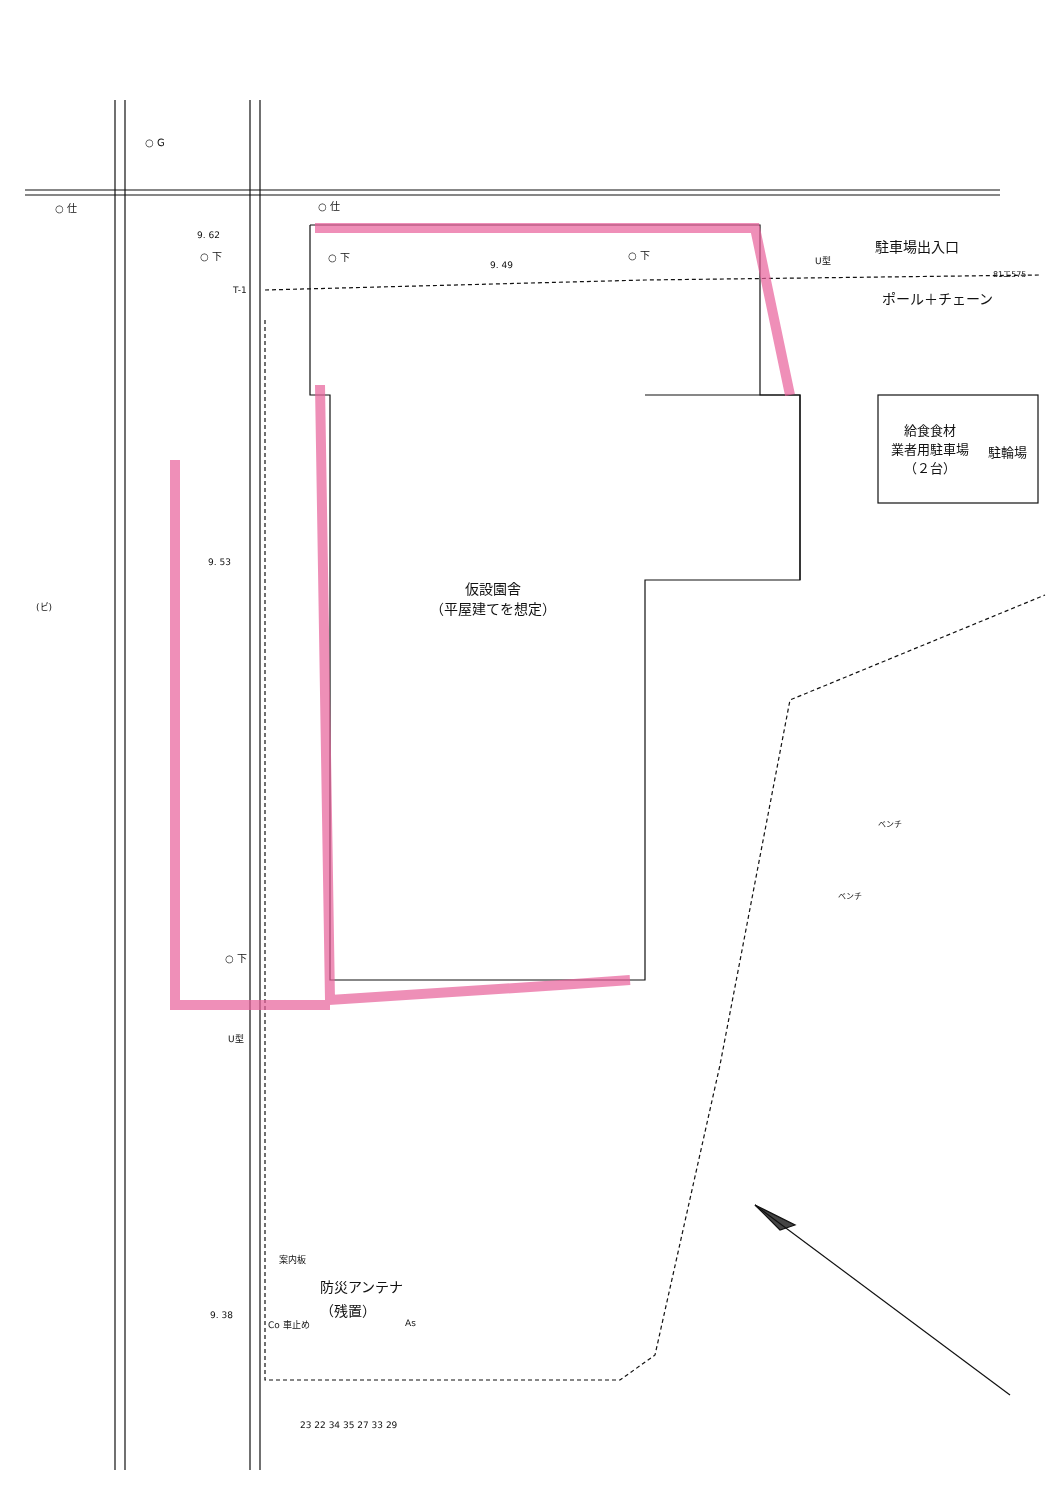○ G
○ 仕 ○ 仕
9. 62
○ 下 ○ 下 ○ 下
9. 49
U型
T-1
駐車場出入口
81エ575
ポール＋チェーン
給食食材
業者用駐車場
（２台）
駐輪場
9. 53
(ビ)
仮設園舎
（平屋建てを想定）
ベンチ
ベンチ
○ 下
U型
案内板
防災アンテナ
（残置）
9. 38
Co 車止め As
23 22 34 35 27 33 29